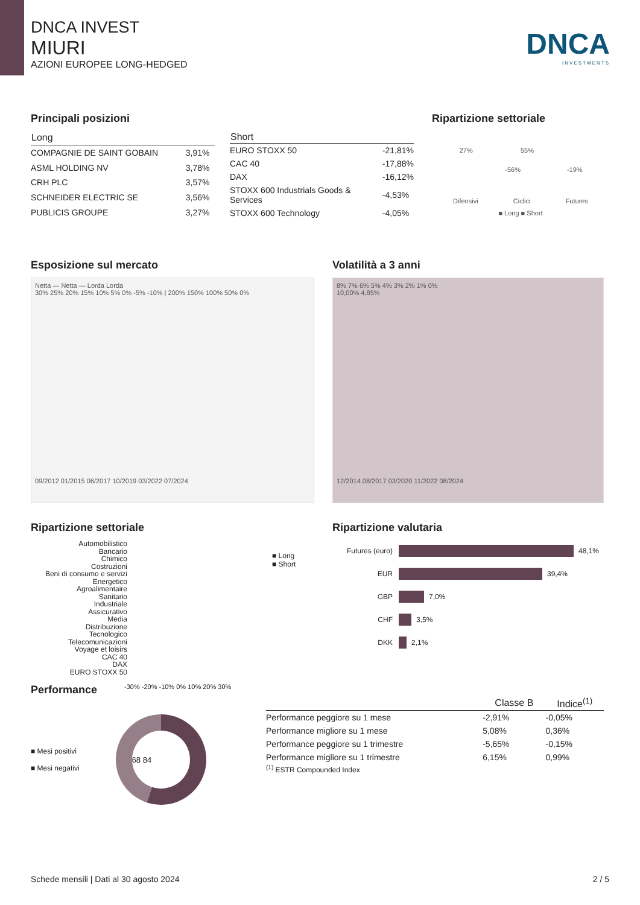DNCA INVEST
MIURI
AZIONI EUROPEE LONG-HEDGED
DNCA
INVESTMENTS
Principali posizioni
| Long | |
| --- | --- |
| COMPAGNIE DE SAINT GOBAIN | 3,91% |
| ASML HOLDING NV | 3,78% |
| CRH PLC | 3,57% |
| SCHNEIDER ELECTRIC SE | 3,56% |
| PUBLICIS GROUPE | 3,27% |
| Short | |
| --- | --- |
| EURO STOXX 50 | -21,81% |
| CAC 40 | -17,88% |
| DAX | -16,12% |
| STOXX 600 Industrials Goods & Services | -4,53% |
| STOXX 600 Technology | -4,05% |
Ripartizione settoriale
27% 55%
-56% -19%
Difensivi Ciclici Futures
■ Long ■ Short
Esposizione sul mercato
Netta — Netta — Lorda Lorda
30% 25% 20% 15% 10% 5% 0% -5% -10% | 200% 150% 100% 50% 0%
09/2012 01/2015 06/2017 10/2019 03/2022 07/2024
Volatilità a 3 anni
8% 7% 6% 5% 4% 3% 2% 1% 0%
10,00% 4,85%
12/2014 08/2017 03/2020 11/2022 08/2024
Ripartizione settoriale
Automobilistico
Bancario
Chimico
Costruzioni
Beni di consumo e servizi
Energetico
Agroalimentaire
Sanitario
Industriale
Assicurativo
Media
Distribuzione
Tecnologico
Telecomunicazioni
Voyage et loisirs
CAC 40
DAX
EURO STOXX 50
-30% -20% -10% 0% 10% 20% 30%
■ Long
■ Short
Ripartizione valutaria
Futures (euro)
48,1%
EUR
39,4%
GBP
7,0%
CHF
3,5%
DKK
2,1%
Performance
■ Mesi positivi
■ Mesi negativi
68 84
| | Classe B | Indice<sup>(1)</sup> |
| --- | --- | --- |
| Performance peggiore su 1 mese | -2,91% | -0,05% |
| Performance migliore su 1 mese | 5,08% | 0,36% |
| Performance peggiore su 1 trimestre | -5,65% | -0,15% |
| Performance migliore su 1 trimestre | 6,15% | 0,99% |
<sup>(1)</sup> ESTR Compounded Index
Schede mensili | Dati al 30 agosto 2024 2 / 5